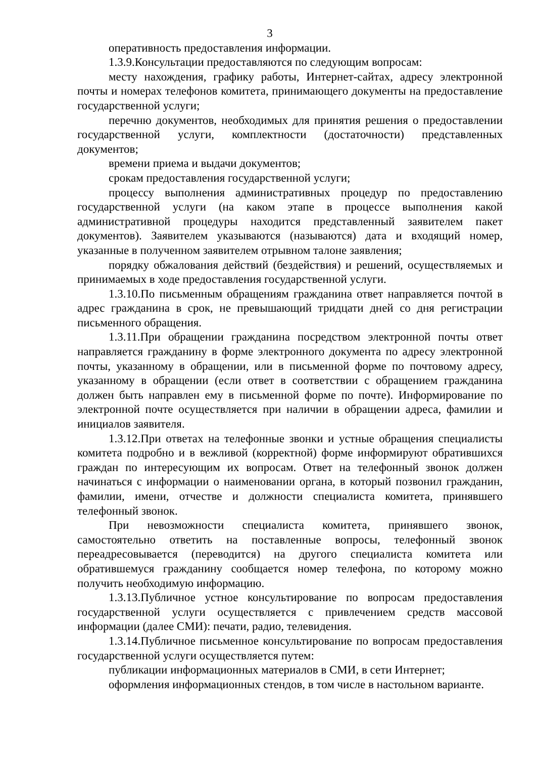3
оперативность предоставления информации.
1.3.9.Консультации предоставляются по следующим вопросам:
месту нахождения, графику работы, Интернет-сайтах, адресу электронной почты и номерах телефонов комитета, принимающего документы на предоставление государственной услуги;
перечню документов, необходимых для принятия решения о предоставлении государственной услуги, комплектности (достаточности) представленных документов;
времени приема и выдачи документов;
срокам предоставления государственной услуги;
процессу выполнения административных процедур по предоставлению государственной услуги (на каком этапе в процессе выполнения какой административной процедуры находится представленный заявителем пакет документов). Заявителем указываются (называются) дата и входящий номер, указанные в полученном заявителем отрывном талоне заявления;
порядку обжалования действий (бездействия) и решений, осуществляемых и принимаемых в ходе предоставления государственной услуги.
1.3.10.По письменным обращениям гражданина ответ направляется почтой в адрес гражданина в срок, не превышающий тридцати дней со дня регистрации письменного обращения.
1.3.11.При обращении гражданина посредством электронной почты ответ направляется гражданину в форме электронного документа по адресу электронной почты, указанному в обращении, или в письменной форме по почтовому адресу, указанному в обращении (если ответ в соответствии с обращением гражданина должен быть направлен ему в письменной форме по почте). Информирование по электронной почте осуществляется при наличии в обращении адреса, фамилии и инициалов заявителя.
1.3.12.При ответах на телефонные звонки и устные обращения специалисты комитета подробно и в вежливой (корректной) форме информируют обратившихся граждан по интересующим их вопросам. Ответ на телефонный звонок должен начинаться с информации о наименовании органа, в который позвонил гражданин, фамилии, имени, отчестве и должности специалиста комитета, принявшего телефонный звонок.
При невозможности специалиста комитета, принявшего звонок, самостоятельно ответить на поставленные вопросы, телефонный звонок переадресовывается (переводится) на другого специалиста комитета или обратившемуся гражданину сообщается номер телефона, по которому можно получить необходимую информацию.
1.3.13.Публичное устное консультирование по вопросам предоставления государственной услуги осуществляется с привлечением средств массовой информации (далее СМИ): печати, радио, телевидения.
1.3.14.Публичное письменное консультирование по вопросам предоставления государственной услуги осуществляется путем:
публикации информационных материалов в СМИ, в сети Интернет;
оформления информационных стендов, в том числе в настольном варианте.